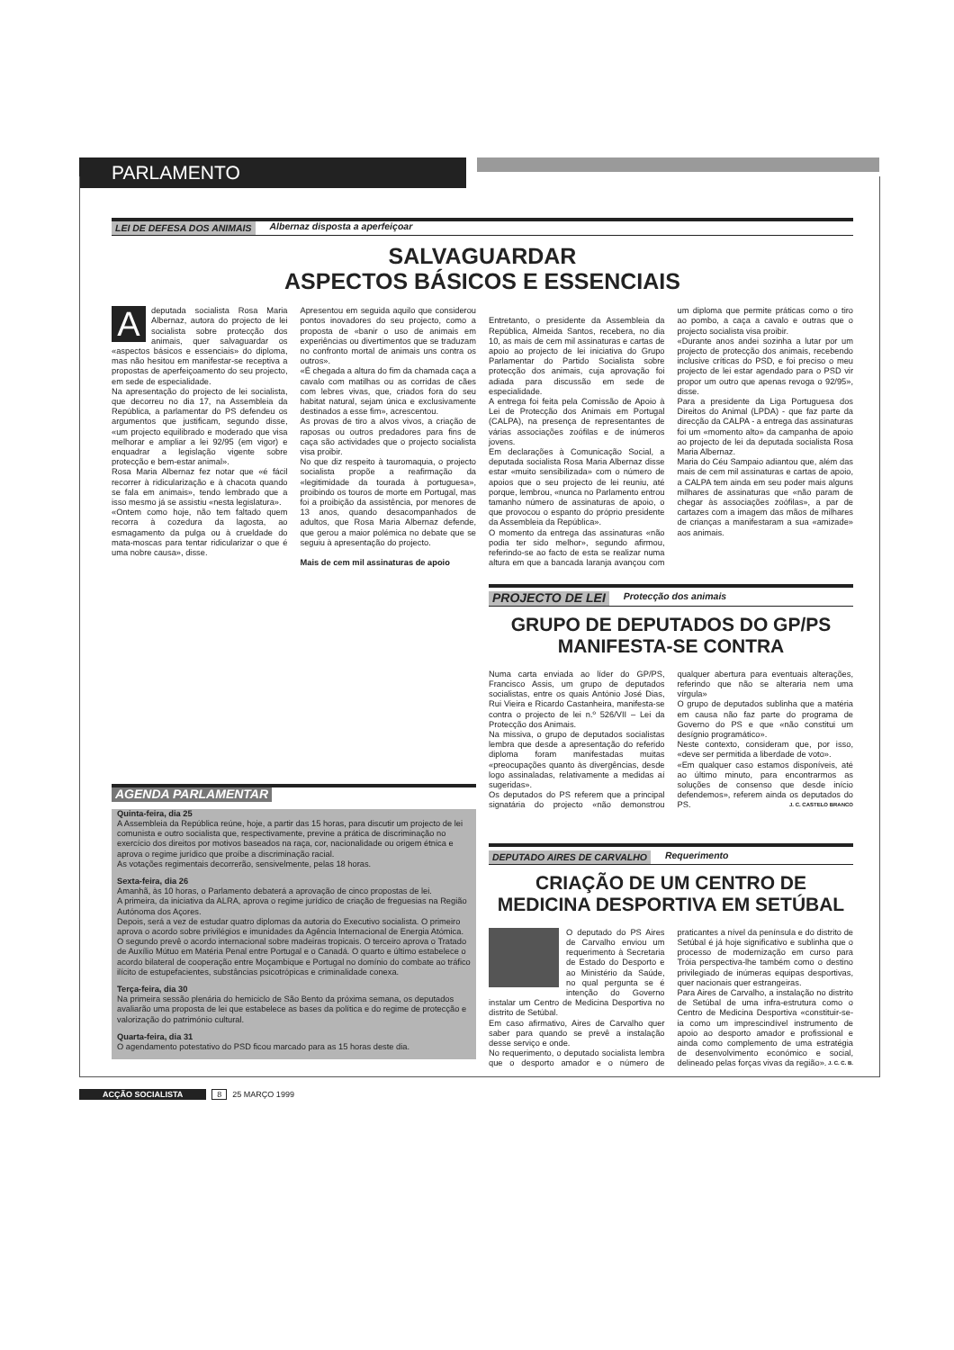PARLAMENTO
LEI DE DEFESA DOS ANIMAIS Albernaz disposta a aperfeiçoar
SALVAGUARDAR
ASPECTOS BÁSICOS E ESSENCIAIS
Adeputada socialista Rosa Maria Albernaz, autora do projecto de lei socialista sobre protecção dos animais, quer salvaguardar os «aspectos básicos e essenciais» do diploma, mas não hesitou em manifestar-se receptiva a propostas de aperfeiçoamento do seu projecto, em sede de especialidade.
Na apresentação do projecto de lei socialista, que decorreu no dia 17, na Assembleia da República, a parlamentar do PS defendeu os argumentos que justificam, segundo disse, «um projecto equilibrado e moderado que visa melhorar e ampliar a lei 92/95 (em vigor) e enquadrar a legislação vigente sobre protecção e bem-estar animal».
Rosa Maria Albernaz fez notar que «é fácil recorrer à ridicularização e à chacota quando se fala em animais», tendo lembrado que a isso mesmo já se assistiu «nesta legislatura».
«Ontem como hoje, não tem faltado quem recorra à cozedura da lagosta, ao esmagamento da pulga ou à crueldade do mata-moscas para tentar ridicularizar o que é uma nobre causa», disse.
Apresentou em seguida aquilo que considerou pontos inovadores do seu projecto, como a proposta de «banir o uso de animais em experiências ou divertimentos que se traduzam no confronto mortal de animais uns contra os outros».
«É chegada a altura do fim da chamada caça a cavalo com matilhas ou as corridas de cães com lebres vivas, que, criados fora do seu habitat natural, sejam única e exclusivamente destinados a esse fim», acrescentou.
As provas de tiro a alvos vivos, a criação de raposas ou outros predadores para fins de caça são actividades que o projecto socialista visa proibir.
No que diz respeito à tauromaquia, o projecto socialista propõe a reafirmação da «legitimidade da tourada à portuguesa», proibindo os touros de morte em Portugal, mas foi a proibição da assistência, por menores de 13 anos, quando desacompanhados de adultos, que Rosa Maria Albernaz defende, que gerou a maior polémica no debate que se seguiu à apresentação do projecto.
Mais de cem mil assinaturas de apoio
Entretanto, o presidente da Assembleia da República, Almeida Santos, recebera, no dia 10, as mais de cem mil assinaturas e cartas de apoio ao projecto de lei iniciativa do Grupo Parlamentar do Partido Socialista sobre protecção dos animais, cuja aprovação foi adiada para discussão em sede de especialidade.
A entrega foi feita pela Comissão de Apoio à Lei de Protecção dos Animais em Portugal (CALPA), na presença de representantes de várias associações zoófilas e de inúmeros jovens.
Em declarações à Comunicação Social, a deputada socialista Rosa Maria Albernaz disse estar «muito sensibilizada» com o número de apoios que o seu projecto de lei reuniu, até porque, lembrou, «nunca no Parlamento entrou tamanho número de assinaturas de apoio, o que provocou o espanto do próprio presidente da Assembleia da República».
O momento da entrega das assinaturas «não podia ter sido melhor», segundo afirmou, referindo-se ao facto de esta se realizar numa altura em que a bancada laranja avançou com um diploma que permite práticas como o tiro ao pombo, a caça a cavalo e outras que o projecto socialista visa proibir.
«Durante anos andei sozinha a lutar por um projecto de protecção dos animais, recebendo inclusive críticas do PSD, e foi preciso o meu projecto de lei estar agendado para o PSD vir propor um outro que apenas revoga o 92/95», disse.
Para a presidente da Liga Portuguesa dos Direitos do Animal (LPDA) - que faz parte da direcção da CALPA - a entrega das assinaturas foi um «momento alto» da campanha de apoio ao projecto de lei da deputada socialista Rosa Maria Albernaz.
Maria do Céu Sampaio adiantou que, além das mais de cem mil assinaturas e cartas de apoio, a CALPA tem ainda em seu poder mais alguns milhares de assinaturas que «não param de chegar às associações zoófilas», a par de cartazes com a imagem das mãos de milhares de crianças a manifestaram a sua «amizade» aos animais.
AGENDA PARLAMENTAR
Quinta-feira, dia 25
A Assembleia da República reúne, hoje, a partir das 15 horas, para discutir um projecto de lei comunista e outro socialista que, respectivamente, previne a prática de discriminação no exercício dos direitos por motivos baseados na raça, cor, nacionalidade ou origem étnica e aprova o regime jurídico que proíbe a discriminação racial.
As votações regimentais decorrerão, sensivelmente, pelas 18 horas.
Sexta-feira, dia 26
Amanhã, às 10 horas, o Parlamento debaterá a aprovação de cinco propostas de lei.
A primeira, da iniciativa da ALRA, aprova o regime jurídico de criação de freguesias na Região Autónoma dos Açores.
Depois, será a vez de estudar quatro diplomas da autoria do Executivo socialista. O primeiro aprova o acordo sobre privilégios e imunidades da Agência Internacional de Energia Atómica. O segundo prevê o acordo internacional sobre madeiras tropicais. O terceiro aprova o Tratado de Auxílio Mútuo em Matéria Penal entre Portugal e o Canadá. O quarto e último estabelece o acordo bilateral de cooperação entre Moçambique e Portugal no domínio do combate ao tráfico ilícito de estupefacientes, substâncias psicotrópicas e criminalidade conexa.
Terça-feira, dia 30
Na primeira sessão plenária do hemiciclo de São Bento da próxima semana, os deputados avaliarão uma proposta de lei que estabelece as bases da política e do regime de protecção e valorização do património cultural.
Quarta-feira, dia 31
O agendamento potestativo do PSD ficou marcado para as 15 horas deste dia.
PROJECTO DE LEI Protecção dos animais
GRUPO DE DEPUTADOS DO GP/PS
MANIFESTA-SE CONTRA
Numa carta enviada ao líder do GP/PS, Francisco Assis, um grupo de deputados socialistas, entre os quais António José Dias, Rui Vieira e Ricardo Castanheira, manifesta-se contra o projecto de lei n.º 526/VII – Lei da Protecção dos Animais.
Na missiva, o grupo de deputados socialistas lembra que desde a apresentação do referido diploma foram manifestadas muitas «preocupações quanto às divergências, desde logo assinaladas, relativamente a medidas aí sugeridas».
Os deputados do PS referem que a principal signatária do projecto «não demonstrou qualquer abertura para eventuais alterações, referindo que não se alteraria nem uma vírgula»
O grupo de deputados sublinha que a matéria em causa não faz parte do programa de Governo do PS e que «não constitui um desígnio programático».
Neste contexto, consideram que, por isso, «deve ser permitida a liberdade de voto».
«Em qualquer caso estamos disponíveis, até ao último minuto, para encontrarmos as soluções de consenso que desde início defendemos», referem ainda os deputados do PS. J. C. CASTELO BRANCO
DEPUTADO AIRES DE CARVALHO Requerimento
CRIAÇÃO DE UM CENTRO DE
MEDICINA DESPORTIVA EM SETÚBAL
O deputado do PS Aires de Carvalho enviou um requerimento à Secretaria de Estado do Desporto e ao Ministério da Saúde, no qual pergunta se é intenção do Governo instalar um Centro de Medicina Desportiva no distrito de Setúbal.
Em caso afirmativo, Aires de Carvalho quer saber para quando se prevê a instalação desse serviço e onde.
No requerimento, o deputado socialista lembra que o desporto amador e o número de praticantes a nível da península e do distrito de Setúbal é já hoje significativo e sublinha que o processo de modernização em curso para Tróia perspectiva-lhe também como o destino privilegiado de inúmeras equipas desportivas, quer nacionais quer estrangeiras.
Para Aires de Carvalho, a instalação no distrito de Setúbal de uma infra-estrutura como o Centro de Medicina Desportiva «constituir-se-ia como um imprescindível instrumento de apoio ao desporto amador e profissional e ainda como complemento de uma estratégia de desenvolvimento económico e social, delineado pelas forças vivas da região». J. C. C. B.
ACÇÃO SOCIALISTA 8 25 MARÇO 1999